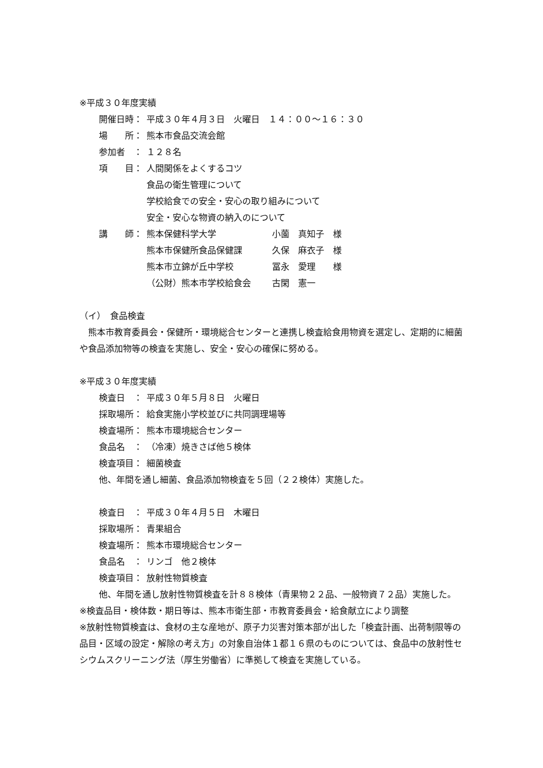※平成３０年度実績
開催日時： 平成３０年４月３日　火曜日　１４：００～１６：３０
場　　所： 熊本市食品交流会館
参加者　： １２８名
項　　目： 人間関係をよくするコツ
食品の衛生管理について
学校給食での安全・安心の取り組みについて
安全・安心な物資の納入のについて
講　　師： 熊本保健科学大学 小薗　真知子　様
熊本市保健所食品保健課 久保　麻衣子　様
熊本市立錦が丘中学校 冨永　愛理　　様
（公財）熊本市学校給食会 古閑　憲一
（イ）　食品検査
　熊本市教育委員会・保健所・環境総合センターと連携し検査給食用物資を選定し、定期的に細菌や食品添加物等の検査を実施し、安全・安心の確保に努める。
※平成３０年度実績
検査日　： 平成３０年５月８日　火曜日
採取場所： 給食実施小学校並びに共同調理場等
検査場所： 熊本市環境総合センター
食品名　： （冷凍）焼きさば他５検体
検査項目： 細菌検査
他、年間を通し細菌、食品添加物検査を５回（２２検体）実施した。
検査日　： 平成３０年４月５日　木曜日
採取場所： 青果組合
検査場所： 熊本市環境総合センター
食品名　： リンゴ　他２検体
検査項目： 放射性物質検査
他、年間を通し放射性物質検査を計８８検体（青果物２２品、一般物資７２品）実施した。
※検査品目・検体数・期日等は、熊本市衛生部・市教育委員会・給食献立により調整
※放射性物質検査は、食材の主な産地が、原子力災害対策本部が出した「検査計画、出荷制限等の品目・区域の設定・解除の考え方」の対象自治体１都１６県のものについては、食品中の放射性セシウムスクリーニング法（厚生労働省）に準拠して検査を実施している。